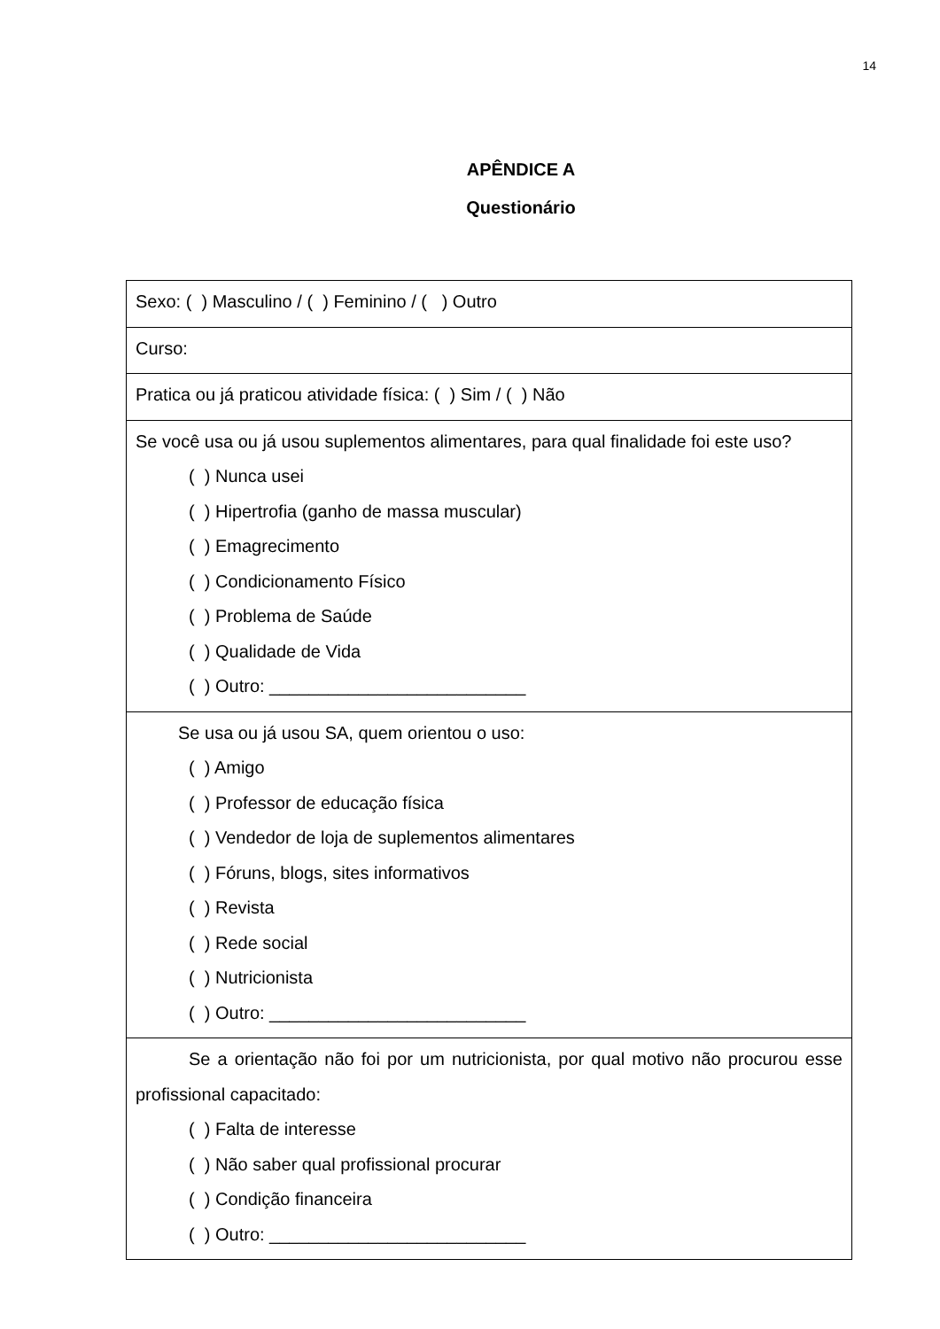14
APÊNDICE A
Questionário
| Sexo: ( ) Masculino / ( ) Feminino / ( ) Outro |
| Curso: |
| Pratica ou já praticou atividade física: ( ) Sim / ( ) Não |
| Se você usa ou já usou suplementos alimentares, para qual finalidade foi este uso? ( ) Nunca usei ( ) Hipertrofia (ganho de massa muscular) ( ) Emagrecimento ( ) Condicionamento Físico ( ) Problema de Saúde ( ) Qualidade de Vida ( ) Outro: __________________________ |
| Se usa ou já usou SA, quem orientou o uso: ( ) Amigo ( ) Professor de educação física ( ) Vendedor de loja de suplementos alimentares ( ) Fóruns, blogs, sites informativos ( ) Revista ( ) Rede social ( ) Nutricionista ( ) Outro: __________________________ |
| Se a orientação não foi por um nutricionista, por qual motivo não procurou esse profissional capacitado: ( ) Falta de interesse ( ) Não saber qual profissional procurar ( ) Condição financeira ( ) Outro: __________________________ |